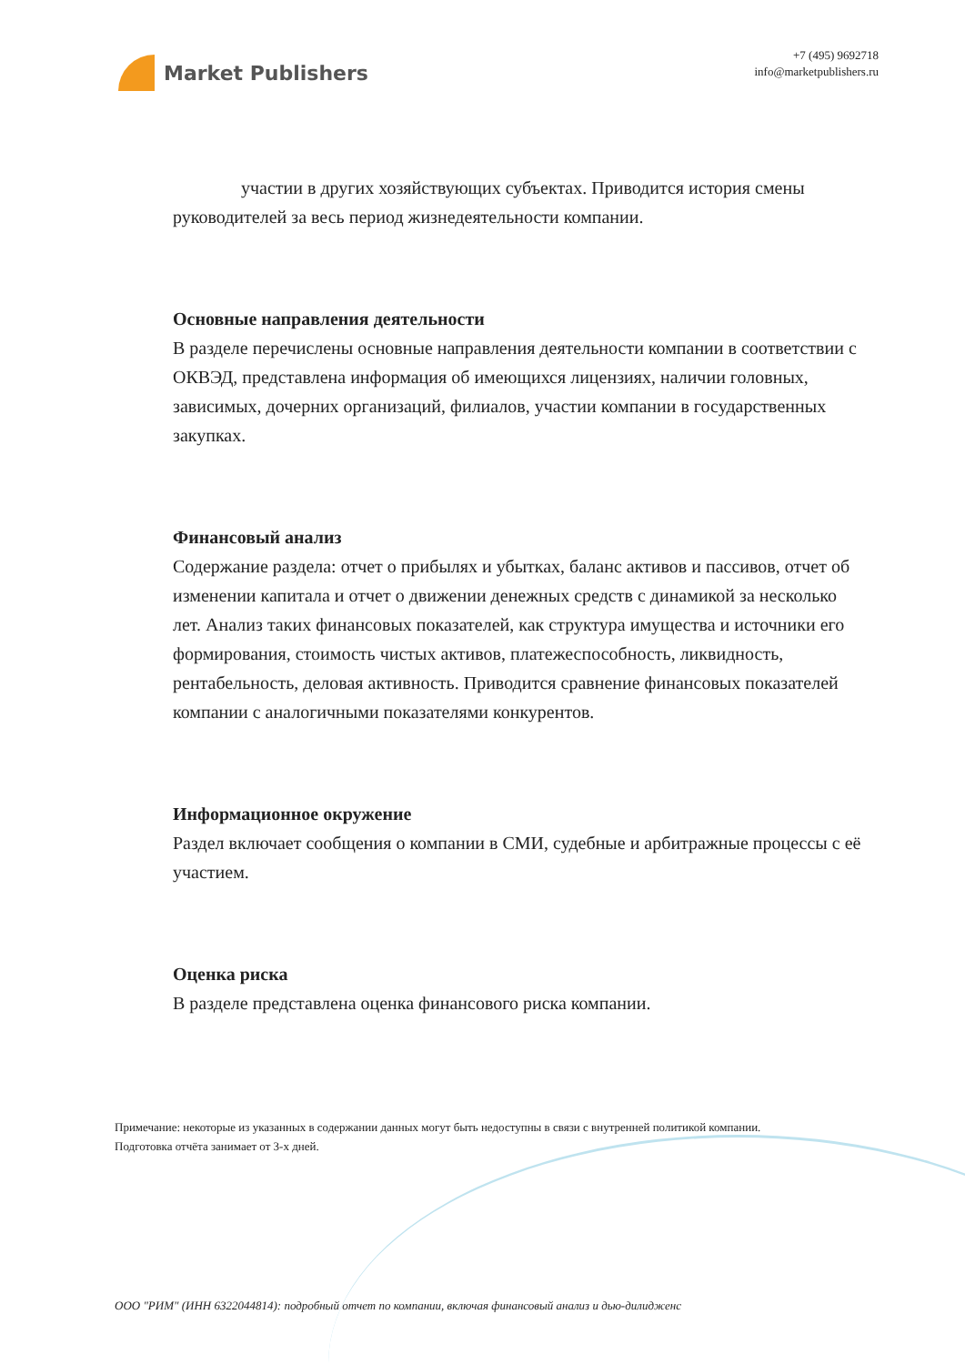Market Publishers
+7 (495) 9692718
info@marketpublishers.ru
участии в других хозяйствующих субъектах. Приводится история смены руководителей за весь период жизнедеятельности компании.
Основные направления деятельности
В разделе перечислены основные направления деятельности компании в соответствии с ОКВЭД, представлена информация об имеющихся лицензиях, наличии головных, зависимых, дочерних организаций, филиалов, участии компании в государственных закупках.
Финансовый анализ
Содержание раздела: отчет о прибылях и убытках, баланс активов и пассивов, отчет об изменении капитала и отчет о движении денежных средств с динамикой за несколько лет. Анализ таких финансовых показателей, как структура имущества и источники его формирования, стоимость чистых активов, платежеспособность, ликвидность, рентабельность, деловая активность. Приводится сравнение финансовых показателей компании с аналогичными показателями конкурентов.
Информационное окружение
Раздел включает сообщения о компании в СМИ, судебные и арбитражные процессы с её участием.
Оценка риска
В разделе представлена оценка финансового риска компании.
Примечание: некоторые из указанных в содержании данных могут быть недоступны в связи с внутренней политикой компании.
Подготовка отчёта занимает от 3-х дней.
ООО "РИМ" (ИНН 6322044814): подробный отчет по компании, включая финансовый анализ и дью-дилидженс